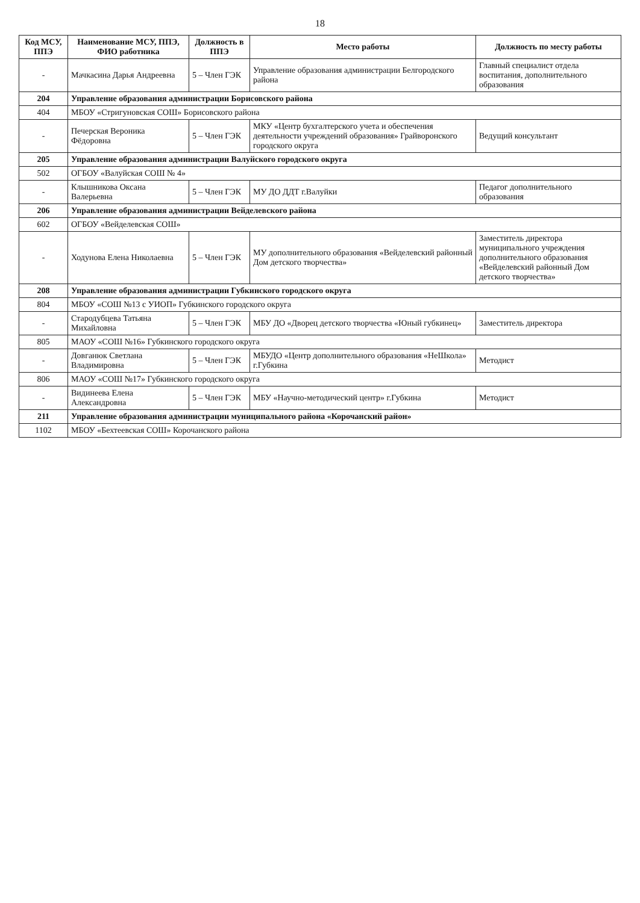18
| Код МСУ, ППЭ | Наименование МСУ, ППЭ, ФИО работника | Должность в ППЭ | Место работы | Должность по месту работы |
| --- | --- | --- | --- | --- |
| - | Мачкасина Дарья Андреевна | 5 – Член ГЭК | Управление образования администрации Белгородского района | Главный специалист отдела воспитания, дополнительного образования |
| 204 | Управление образования администрации Борисовского района | | | |
| 404 | МБОУ «Стригуновская СОШ» Борисовского района | | | |
| - | Печерская Вероника Фёдоровна | 5 – Член ГЭК | МКУ «Центр бухгалтерского учета и обеспечения деятельности учреждений образования» Грайворонского городского округа | Ведущий консультант |
| 205 | Управление образования администрации Валуйского городского округа | | | |
| 502 | ОГБОУ «Валуйская СОШ № 4» | | | |
| - | Клышникова Оксана Валерьевна | 5 – Член ГЭК | МУ ДО ДДТ г.Валуйки | Педагог дополнительного образования |
| 206 | Управление образования администрации Вейделевского района | | | |
| 602 | ОГБОУ «Вейделевская СОШ» | | | |
| - | Ходунова Елена Николаевна | 5 – Член ГЭК | МУ дополнительного образования «Вейделевский районный Дом детского творчества» | Заместитель директора муниципального учреждения дополнительного образования «Вейделевский районный Дом детского творчества» |
| 208 | Управление образования администрации Губкинского городского округа | | | |
| 804 | МБОУ «СОШ №13 с УИОП» Губкинского городского округа | | | |
| - | Стародубцева Татьяна Михайловна | 5 – Член ГЭК | МБУ ДО «Дворец детского творчества «Юный губкинец» | Заместитель директора |
| 805 | МАОУ «СОШ №16» Губкинского городского округа | | | |
| - | Довганюк Светлана Владимировна | 5 – Член ГЭК | МБУДО «Центр дополнительного образования «НеШкола» г.Губкина | Методист |
| 806 | МАОУ «СОШ №17» Губкинского городского округа | | | |
| - | Видинеева Елена Александровна | 5 – Член ГЭК | МБУ «Научно-методический центр» г.Губкина | Методист |
| 211 | Управление образования администрации муниципального района «Корочанский район» | | | |
| 1102 | МБОУ «Бехтеевская СОШ» Корочанского района | | | |